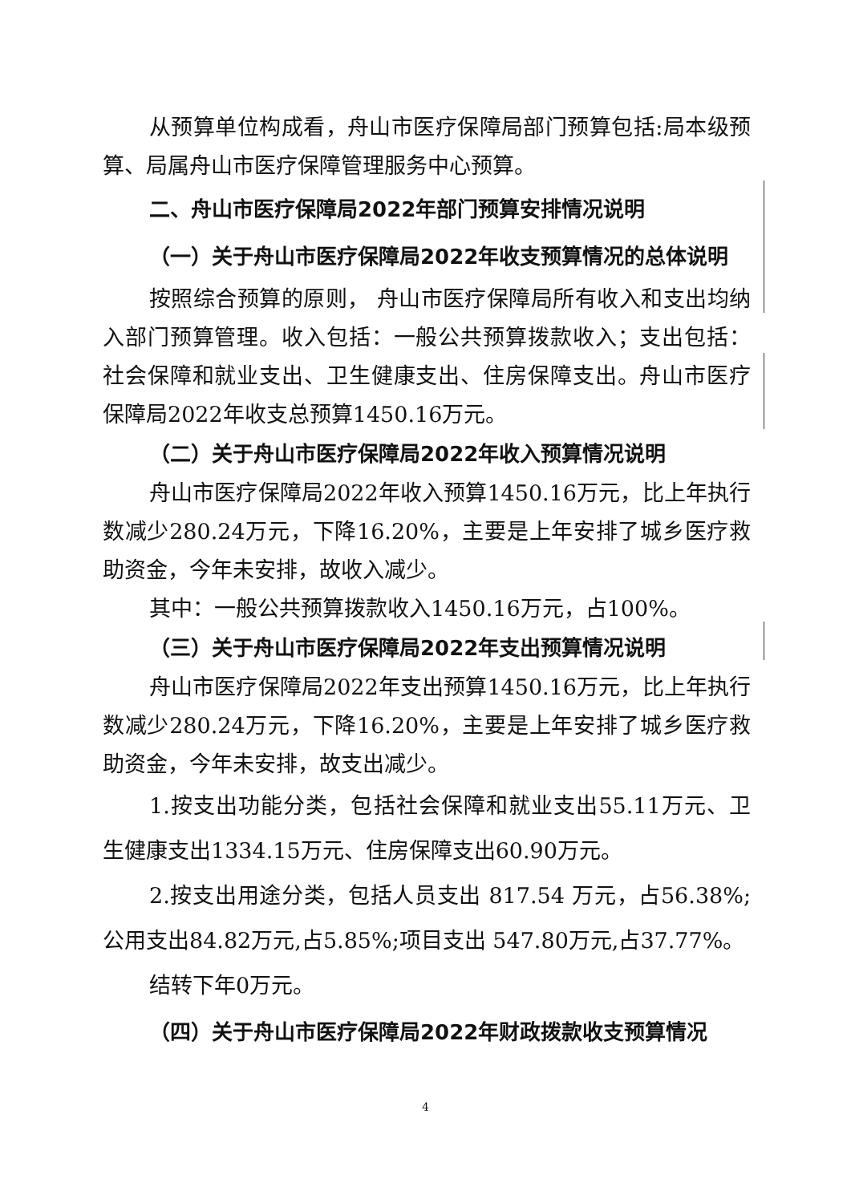从预算单位构成看，舟山市医疗保障局部门预算包括:局本级预算、局属舟山市医疗保障管理服务中心预算。
二、舟山市医疗保障局2022年部门预算安排情况说明
（一）关于舟山市医疗保障局2022年收支预算情况的总体说明
按照综合预算的原则， 舟山市医疗保障局所有收入和支出均纳入部门预算管理。收入包括：一般公共预算拨款收入；支出包括：社会保障和就业支出、卫生健康支出、住房保障支出。舟山市医疗保障局2022年收支总预算1450.16万元。
（二）关于舟山市医疗保障局2022年收入预算情况说明
舟山市医疗保障局2022年收入预算1450.16万元，比上年执行数减少280.24万元，下降16.20%，主要是上年安排了城乡医疗救助资金，今年未安排，故收入减少。
其中：一般公共预算拨款收入1450.16万元，占100%。
（三）关于舟山市医疗保障局2022年支出预算情况说明
舟山市医疗保障局2022年支出预算1450.16万元，比上年执行数减少280.24万元，下降16.20%，主要是上年安排了城乡医疗救助资金，今年未安排，故支出减少。
1.按支出功能分类，包括社会保障和就业支出55.11万元、卫生健康支出1334.15万元、住房保障支出60.90万元。
2.按支出用途分类，包括人员支出 817.54 万元，占56.38%;公用支出84.82万元,占5.85%;项目支出 547.80万元,占37.77%。
结转下年0万元。
（四）关于舟山市医疗保障局2022年财政拨款收支预算情况
4